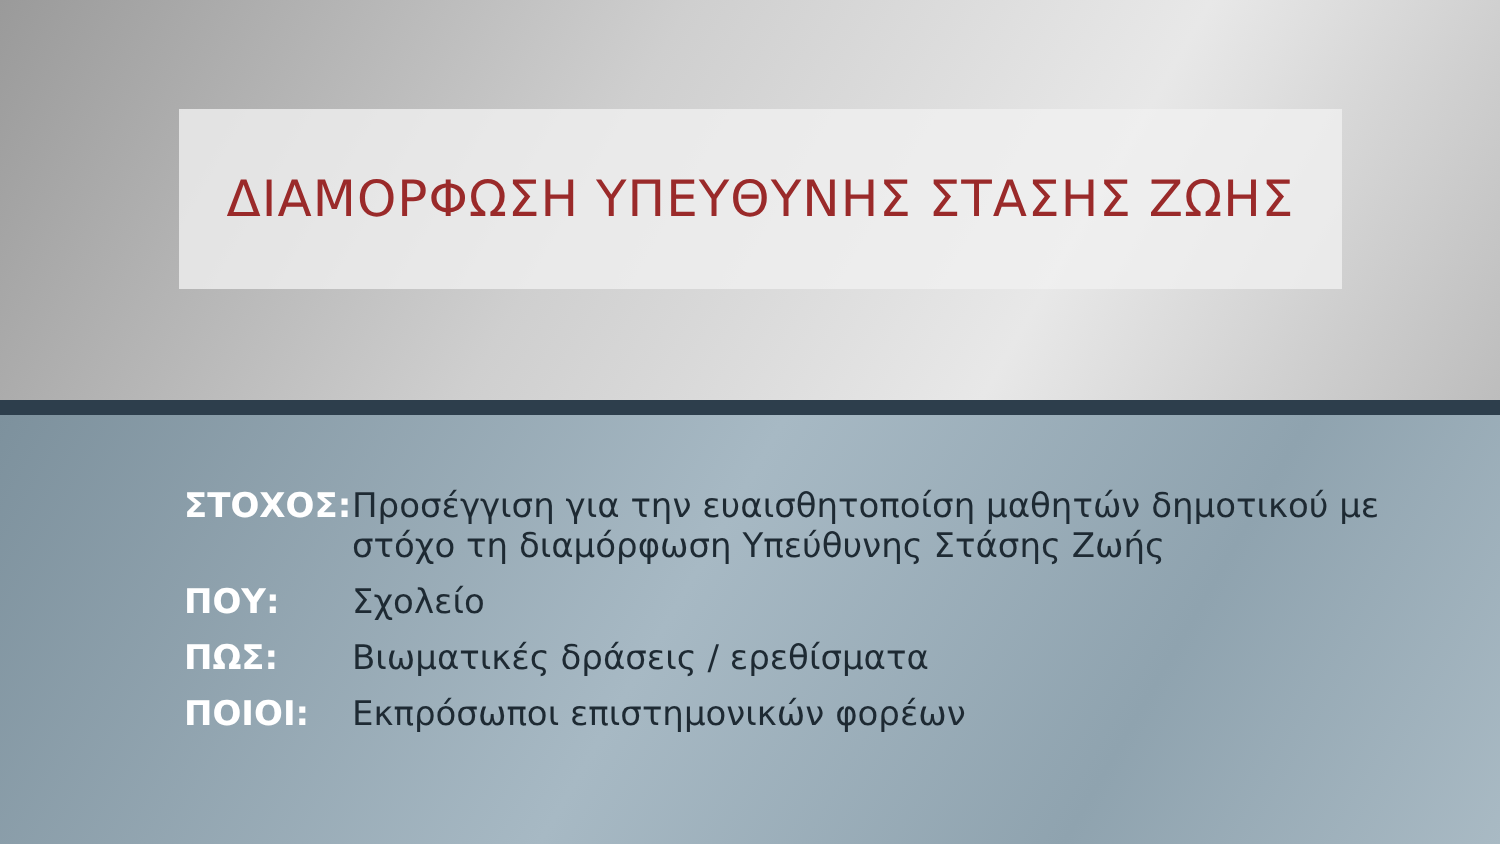ΔΙΑΜΟΡΦΩΣΗ ΥΠΕΥΘΥΝΗΣ ΣΤΑΣΗΣ ΖΩΗΣ
ΣΤΟΧΟΣ: Προσέγγιση για την ευαισθητοποίση μαθητών δημοτικού με
στόχο τη διαμόρφωση Υπεύθυνης Στάσης Ζωής
ΠΟΥ: Σχολείο
ΠΩΣ: Βιωματικές δράσεις / ερεθίσματα
ΠΟΙΟΙ: Εκπρόσωποι επιστημονικών φορέων